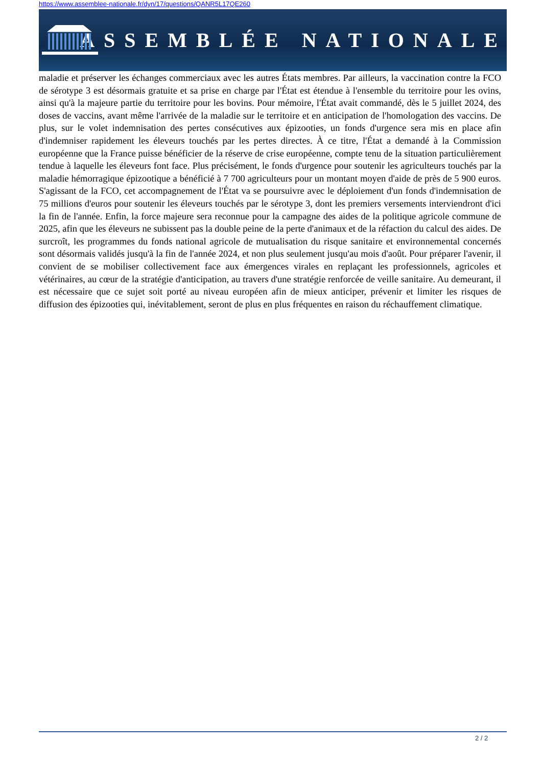https://www.assemblee-nationale.fr/dyn/17/questions/QANR5L17QE260
ASSEMBLÉE NATIONALE
maladie et préserver les échanges commerciaux avec les autres États membres. Par ailleurs, la vaccination contre la FCO de sérotype 3 est désormais gratuite et sa prise en charge par l'État est étendue à l'ensemble du territoire pour les ovins, ainsi qu'à la majeure partie du territoire pour les bovins. Pour mémoire, l'État avait commandé, dès le 5 juillet 2024, des doses de vaccins, avant même l'arrivée de la maladie sur le territoire et en anticipation de l'homologation des vaccins. De plus, sur le volet indemnisation des pertes consécutives aux épizooties, un fonds d'urgence sera mis en place afin d'indemniser rapidement les éleveurs touchés par les pertes directes. À ce titre, l'État a demandé à la Commission européenne que la France puisse bénéficier de la réserve de crise européenne, compte tenu de la situation particulièrement tendue à laquelle les éleveurs font face. Plus précisément, le fonds d'urgence pour soutenir les agriculteurs touchés par la maladie hémorragique épizootique a bénéficié à 7 700 agriculteurs pour un montant moyen d'aide de près de 5 900 euros. S'agissant de la FCO, cet accompagnement de l'État va se poursuivre avec le déploiement d'un fonds d'indemnisation de 75 millions d'euros pour soutenir les éleveurs touchés par le sérotype 3, dont les premiers versements interviendront d'ici la fin de l'année. Enfin, la force majeure sera reconnue pour la campagne des aides de la politique agricole commune de 2025, afin que les éleveurs ne subissent pas la double peine de la perte d'animaux et de la réfaction du calcul des aides. De surcroît, les programmes du fonds national agricole de mutualisation du risque sanitaire et environnemental concernés sont désormais validés jusqu'à la fin de l'année 2024, et non plus seulement jusqu'au mois d'août. Pour préparer l'avenir, il convient de se mobiliser collectivement face aux émergences virales en replaçant les professionnels, agricoles et vétérinaires, au cœur de la stratégie d'anticipation, au travers d'une stratégie renforcée de veille sanitaire. Au demeurant, il est nécessaire que ce sujet soit porté au niveau européen afin de mieux anticiper, prévenir et limiter les risques de diffusion des épizooties qui, inévitablement, seront de plus en plus fréquentes en raison du réchauffement climatique.
2 / 2